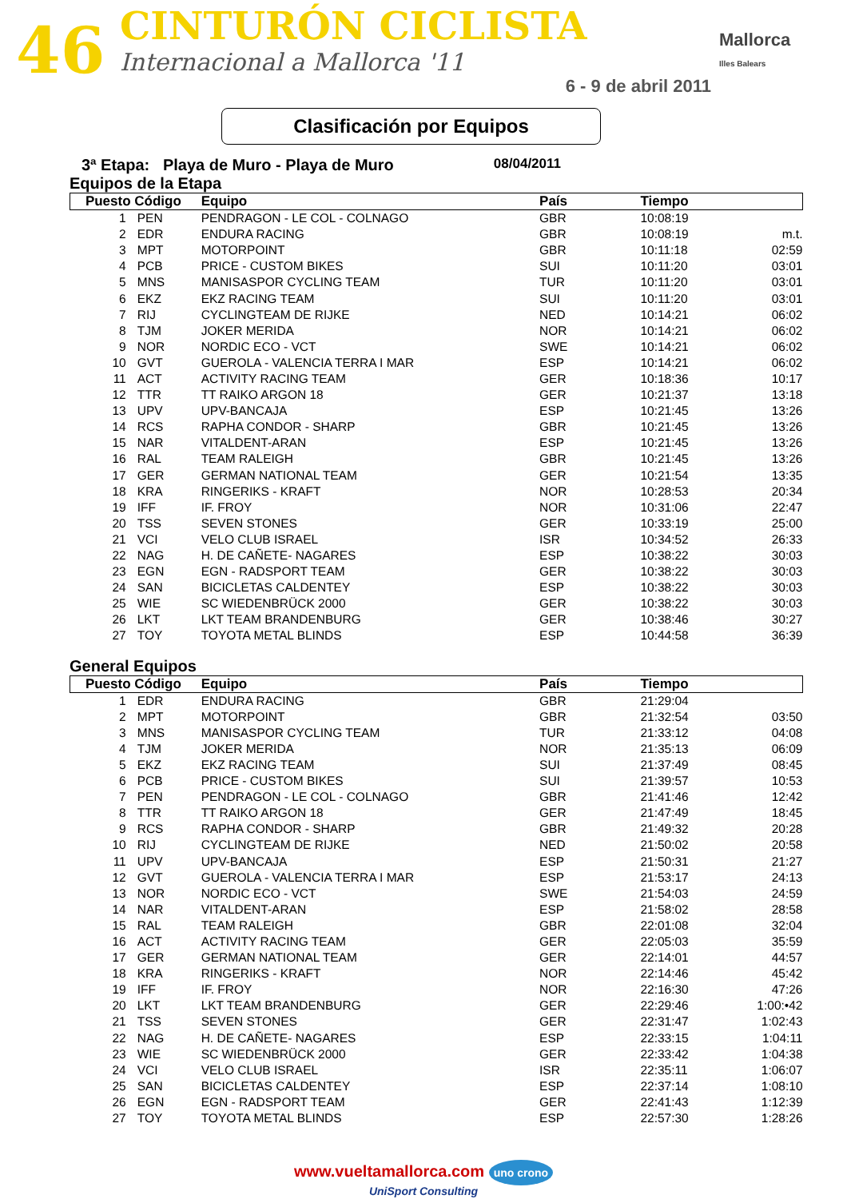46
CINTURÓN CICLISTA
Internacional a Mallorca '11
6 - 9 de abril 2011
Mallorca
Illes Balears
Clasificación por Equipos
3ª Etapa: Playa de Muro - Playa de Muro 08/04/2011
Equipos de la Etapa
| Puesto Código | | Equipo | País | Tiempo | |
| --- | --- | --- | --- | --- | --- |
| 1 | PEN | PENDRAGON - LE COL - COLNAGO | GBR | 10:08:19 | |
| 2 | EDR | ENDURA RACING | GBR | 10:08:19 | m.t. |
| 3 | MPT | MOTORPOINT | GBR | 10:11:18 | 02:59 |
| 4 | PCB | PRICE - CUSTOM BIKES | SUI | 10:11:20 | 03:01 |
| 5 | MNS | MANISASPOR CYCLING TEAM | TUR | 10:11:20 | 03:01 |
| 6 | EKZ | EKZ RACING TEAM | SUI | 10:11:20 | 03:01 |
| 7 | RIJ | CYCLINGTEAM DE RIJKE | NED | 10:14:21 | 06:02 |
| 8 | TJM | JOKER MERIDA | NOR | 10:14:21 | 06:02 |
| 9 | NOR | NORDIC ECO - VCT | SWE | 10:14:21 | 06:02 |
| 10 | GVT | GUEROLA - VALENCIA TERRA I MAR | ESP | 10:14:21 | 06:02 |
| 11 | ACT | ACTIVITY RACING TEAM | GER | 10:18:36 | 10:17 |
| 12 | TTR | TT RAIKO ARGON 18 | GER | 10:21:37 | 13:18 |
| 13 | UPV | UPV-BANCAJA | ESP | 10:21:45 | 13:26 |
| 14 | RCS | RAPHA CONDOR - SHARP | GBR | 10:21:45 | 13:26 |
| 15 | NAR | VITALDENT-ARAN | ESP | 10:21:45 | 13:26 |
| 16 | RAL | TEAM RALEIGH | GBR | 10:21:45 | 13:26 |
| 17 | GER | GERMAN NATIONAL TEAM | GER | 10:21:54 | 13:35 |
| 18 | KRA | RINGERIKS - KRAFT | NOR | 10:28:53 | 20:34 |
| 19 | IFF | IF. FROY | NOR | 10:31:06 | 22:47 |
| 20 | TSS | SEVEN STONES | GER | 10:33:19 | 25:00 |
| 21 | VCI | VELO CLUB ISRAEL | ISR | 10:34:52 | 26:33 |
| 22 | NAG | H. DE CAÑETE- NAGARES | ESP | 10:38:22 | 30:03 |
| 23 | EGN | EGN - RADSPORT TEAM | GER | 10:38:22 | 30:03 |
| 24 | SAN | BICICLETAS CALDENTEY | ESP | 10:38:22 | 30:03 |
| 25 | WIE | SC WIEDENBRÜCK 2000 | GER | 10:38:22 | 30:03 |
| 26 | LKT | LKT TEAM BRANDENBURG | GER | 10:38:46 | 30:27 |
| 27 | TOY | TOYOTA METAL BLINDS | ESP | 10:44:58 | 36:39 |
General Equipos
| Puesto Código | | Equipo | País | Tiempo | |
| --- | --- | --- | --- | --- | --- |
| 1 | EDR | ENDURA RACING | GBR | 21:29:04 | |
| 2 | MPT | MOTORPOINT | GBR | 21:32:54 | 03:50 |
| 3 | MNS | MANISASPOR CYCLING TEAM | TUR | 21:33:12 | 04:08 |
| 4 | TJM | JOKER MERIDA | NOR | 21:35:13 | 06:09 |
| 5 | EKZ | EKZ RACING TEAM | SUI | 21:37:49 | 08:45 |
| 6 | PCB | PRICE - CUSTOM BIKES | SUI | 21:39:57 | 10:53 |
| 7 | PEN | PENDRAGON - LE COL - COLNAGO | GBR | 21:41:46 | 12:42 |
| 8 | TTR | TT RAIKO ARGON 18 | GER | 21:47:49 | 18:45 |
| 9 | RCS | RAPHA CONDOR - SHARP | GBR | 21:49:32 | 20:28 |
| 10 | RIJ | CYCLINGTEAM DE RIJKE | NED | 21:50:02 | 20:58 |
| 11 | UPV | UPV-BANCAJA | ESP | 21:50:31 | 21:27 |
| 12 | GVT | GUEROLA - VALENCIA TERRA I MAR | ESP | 21:53:17 | 24:13 |
| 13 | NOR | NORDIC ECO - VCT | SWE | 21:54:03 | 24:59 |
| 14 | NAR | VITALDENT-ARAN | ESP | 21:58:02 | 28:58 |
| 15 | RAL | TEAM RALEIGH | GBR | 22:01:08 | 32:04 |
| 16 | ACT | ACTIVITY RACING TEAM | GER | 22:05:03 | 35:59 |
| 17 | GER | GERMAN NATIONAL TEAM | GER | 22:14:01 | 44:57 |
| 18 | KRA | RINGERIKS - KRAFT | NOR | 22:14:46 | 45:42 |
| 19 | IFF | IF. FROY | NOR | 22:16:30 | 47:26 |
| 20 | LKT | LKT TEAM BRANDENBURG | GER | 22:29:46 | 1:00:•42 |
| 21 | TSS | SEVEN STONES | GER | 22:31:47 | 1:02:43 |
| 22 | NAG | H. DE CAÑETE- NAGARES | ESP | 22:33:15 | 1:04:11 |
| 23 | WIE | SC WIEDENBRÜCK 2000 | GER | 22:33:42 | 1:04:38 |
| 24 | VCI | VELO CLUB ISRAEL | ISR | 22:35:11 | 1:06:07 |
| 25 | SAN | BICICLETAS CALDENTEY | ESP | 22:37:14 | 1:08:10 |
| 26 | EGN | EGN - RADSPORT TEAM | GER | 22:41:43 | 1:12:39 |
| 27 | TOY | TOYOTA METAL BLINDS | ESP | 22:57:30 | 1:28:26 |
www.vueltamallorca.com uno crono
UniSport Consulting